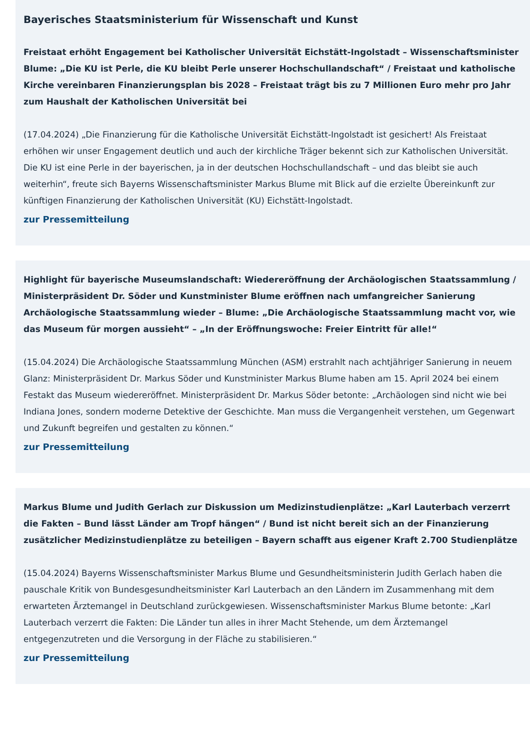Bayerisches Staatsministerium für Wissenschaft und Kunst
Freistaat erhöht Engagement bei Katholischer Universität Eichstätt-Ingolstadt – Wissenschaftsminister Blume: „Die KU ist Perle, die KU bleibt Perle unserer Hochschullandschaft“ / Freistaat und katholische Kirche vereinbaren Finanzierungsplan bis 2028 – Freistaat trägt bis zu 7 Millionen Euro mehr pro Jahr zum Haushalt der Katholischen Universität bei
(17.04.2024) „Die Finanzierung für die Katholische Universität Eichstätt-Ingolstadt ist gesichert! Als Freistaat erhöhen wir unser Engagement deutlich und auch der kirchliche Träger bekennt sich zur Katholischen Universität. Die KU ist eine Perle in der bayerischen, ja in der deutschen Hochschullandschaft – und das bleibt sie auch weiterhin“, freute sich Bayerns Wissenschaftsminister Markus Blume mit Blick auf die erzielte Übereinkunft zur künftigen Finanzierung der Katholischen Universität (KU) Eichstätt-Ingolstadt.
zur Pressemitteilung
Highlight für bayerische Museumslandschaft: Wiedereröffnung der Archäologischen Staatssammlung / Ministerpräsident Dr. Söder und Kunstminister Blume eröffnen nach umfangreicher Sanierung Archäologische Staatssammlung wieder – Blume: „Die Archäologische Staatssammlung macht vor, wie das Museum für morgen aussieht“ – „In der Eröffnungswoche: Freier Eintritt für alle!“
(15.04.2024) Die Archäologische Staatssammlung München (ASM) erstrahlt nach achtjähriger Sanierung in neuem Glanz: Ministerpräsident Dr. Markus Söder und Kunstminister Markus Blume haben am 15. April 2024 bei einem Festakt das Museum wiedereröffnet. Ministerpräsident Dr. Markus Söder betonte: „Archäologen sind nicht wie bei Indiana Jones, sondern moderne Detektive der Geschichte. Man muss die Vergangenheit verstehen, um Gegenwart und Zukunft begreifen und gestalten zu können.“
zur Pressemitteilung
Markus Blume und Judith Gerlach zur Diskussion um Medizinstudienplätze: „Karl Lauterbach verzerrt die Fakten – Bund lässt Länder am Tropf hängen“ / Bund ist nicht bereit sich an der Finanzierung zusätzlicher Medizinstudienplätze zu beteiligen – Bayern schafft aus eigener Kraft 2.700 Studienplätze
(15.04.2024) Bayerns Wissenschaftsminister Markus Blume und Gesundheitsministerin Judith Gerlach haben die pauschale Kritik von Bundesgesundheitsminister Karl Lauterbach an den Ländern im Zusammenhang mit dem erwarteten Ärztemangel in Deutschland zurückgewiesen. Wissenschaftsminister Markus Blume betonte: „Karl Lauterbach verzerrt die Fakten: Die Länder tun alles in ihrer Macht Stehende, um dem Ärztemangel entgegenzutreten und die Versorgung in der Fläche zu stabilisieren.“
zur Pressemitteilung